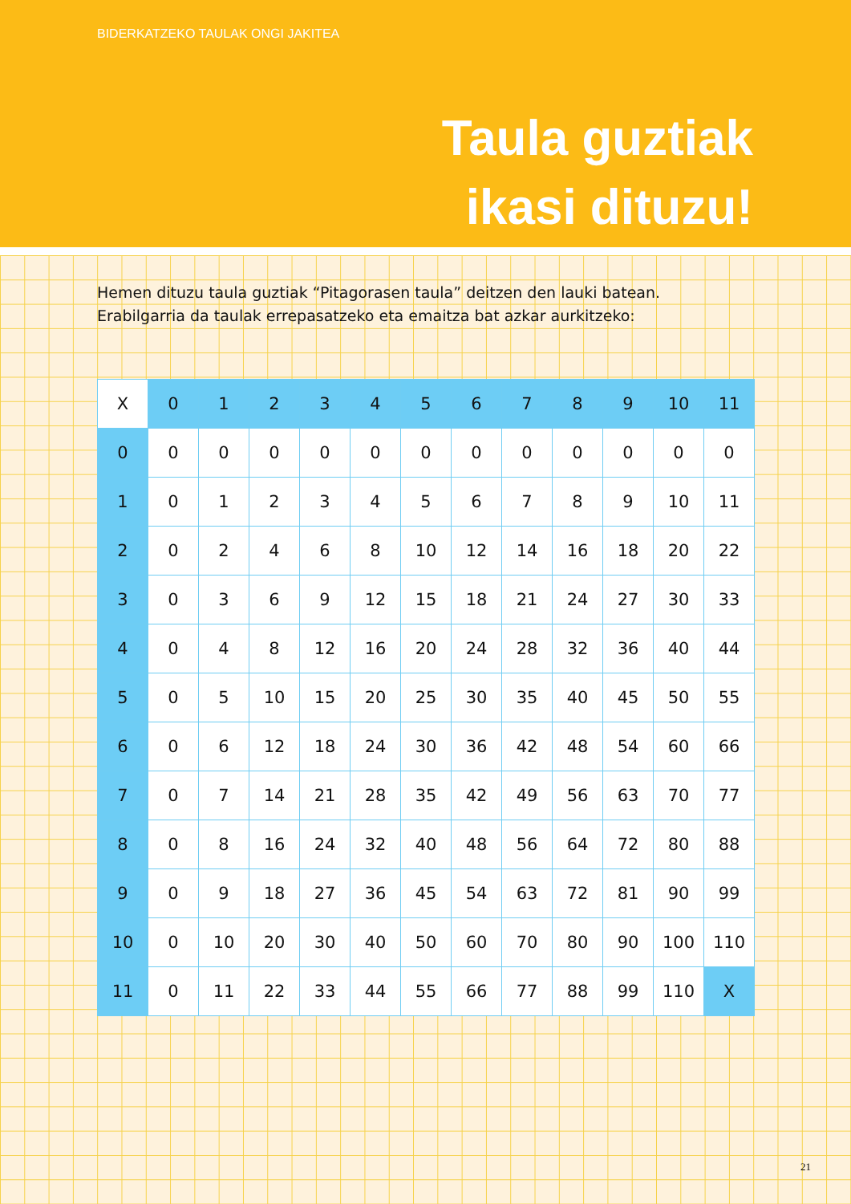BIDERKATZEKO TAULAK ONGI JAKITEA
Taula guztiak
ikasi dituzu!
Hemen dituzu taula guztiak “Pitagorasen taula” deitzen den lauki batean.
Erabilgarria da taulak errepasatzeko eta emaitza bat azkar aurkitzeko:
| X | 0 | 1 | 2 | 3 | 4 | 5 | 6 | 7 | 8 | 9 | 10 | 11 |
| 0 | 0 | 0 | 0 | 0 | 0 | 0 | 0 | 0 | 0 | 0 | 0 | 0 |
| 1 | 0 | 1 | 2 | 3 | 4 | 5 | 6 | 7 | 8 | 9 | 10 | 11 |
| 2 | 0 | 2 | 4 | 6 | 8 | 10 | 12 | 14 | 16 | 18 | 20 | 22 |
| 3 | 0 | 3 | 6 | 9 | 12 | 15 | 18 | 21 | 24 | 27 | 30 | 33 |
| 4 | 0 | 4 | 8 | 12 | 16 | 20 | 24 | 28 | 32 | 36 | 40 | 44 |
| 5 | 0 | 5 | 10 | 15 | 20 | 25 | 30 | 35 | 40 | 45 | 50 | 55 |
| 6 | 0 | 6 | 12 | 18 | 24 | 30 | 36 | 42 | 48 | 54 | 60 | 66 |
| 7 | 0 | 7 | 14 | 21 | 28 | 35 | 42 | 49 | 56 | 63 | 70 | 77 |
| 8 | 0 | 8 | 16 | 24 | 32 | 40 | 48 | 56 | 64 | 72 | 80 | 88 |
| 9 | 0 | 9 | 18 | 27 | 36 | 45 | 54 | 63 | 72 | 81 | 90 | 99 |
| 10 | 0 | 10 | 20 | 30 | 40 | 50 | 60 | 70 | 80 | 90 | 100 | 110 |
| 11 | 0 | 11 | 22 | 33 | 44 | 55 | 66 | 77 | 88 | 99 | 110 | X |
21